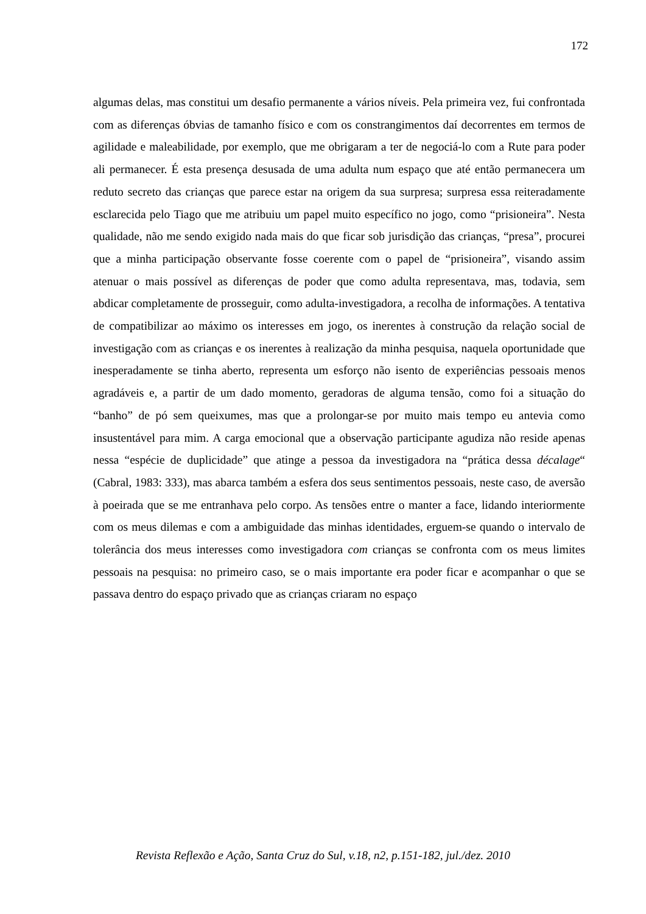172
algumas delas, mas constitui um desafio permanente a vários níveis. Pela primeira vez, fui confrontada com as diferenças óbvias de tamanho físico e com os constrangimentos daí decorrentes em termos de agilidade e maleabilidade, por exemplo, que me obrigaram a ter de negociá-lo com a Rute para poder ali permanecer. É esta presença desusada de uma adulta num espaço que até então permanecera um reduto secreto das crianças que parece estar na origem da sua surpresa; surpresa essa reiteradamente esclarecida pelo Tiago que me atribuiu um papel muito específico no jogo, como “prisioneira”. Nesta qualidade, não me sendo exigido nada mais do que ficar sob jurisdição das crianças, “presa”, procurei que a minha participação observante fosse coerente com o papel de “prisioneira”, visando assim atenuar o mais possível as diferenças de poder que como adulta representava, mas, todavia, sem abdicar completamente de prosseguir, como adulta-investigadora, a recolha de informações. A tentativa de compatibilizar ao máximo os interesses em jogo, os inerentes à construção da relação social de investigação com as crianças e os inerentes à realização da minha pesquisa, naquela oportunidade que inesperadamente se tinha aberto, representa um esforço não isento de experiências pessoais menos agradáveis e, a partir de um dado momento, geradoras de alguma tensão, como foi a situação do “banho” de pó sem queixumes, mas que a prolongar-se por muito mais tempo eu antevia como insustentável para mim. A carga emocional que a observação participante agudiza não reside apenas nessa “espécie de duplicidade” que atinge a pessoa da investigadora na “prática dessa décalage“ (Cabral, 1983: 333), mas abarca também a esfera dos seus sentimentos pessoais, neste caso, de aversão à poeirada que se me entranhava pelo corpo. As tensões entre o manter a face, lidando interiormente com os meus dilemas e com a ambiguidade das minhas identidades, erguem-se quando o intervalo de tolerância dos meus interesses como investigadora com crianças se confronta com os meus limites pessoais na pesquisa: no primeiro caso, se o mais importante era poder ficar e acompanhar o que se passava dentro do espaço privado que as crianças criaram no espaço
Revista Reflexão e Ação, Santa Cruz do Sul, v.18, n2, p.151-182, jul./dez. 2010